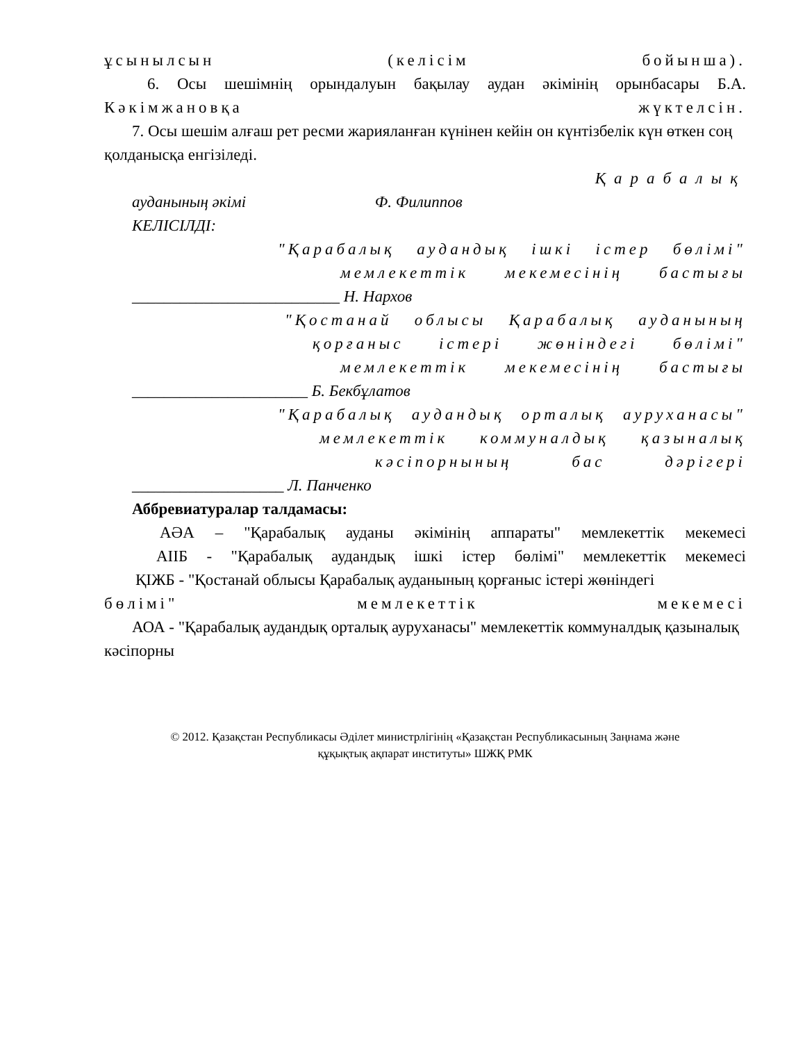ұсынылсын (келісім бойынша).
6. Осы шешімнің орындалуын бақылау аудан әкімінің орынбасары Б.А.
Кәкімжановқа жүктелсін.
7. Осы шешім алғаш рет ресми жарияланған күнінен кейін он күнтізбелік күн өткен соң қолданысқа енгізіледі.
Қарабалық
ауданының әкімі Ф. Филиппов
КЕЛІСІЛДІ:
"Қарабалық аудандық ішкі істер бөлімі"
мемлекеттік мекемесінің бастығы
__________________________ Н. Нархов
"Қостанай облысы Қарабалық ауданының
қорғаныс істері жөніндегі бөлімі"
мемлекеттік мекемесінің бастығы
______________________ Б. Бекбұлатов
"Қарабалық аудандық орталық ауруханасы"
мемлекеттік коммуналдық қазыналық
кәсіпорнының бас дәрігері
___________________ Л. Панченко
Аббревиатуралар талдамасы:
АӘА – "Қарабалық ауданы әкімінің аппараты" мемлекеттік мекемесі
АІІБ - "Қарабалық аудандық ішкі істер бөлімі" мемлекеттік мекемесі
ҚІЖБ - "Қостанай облысы Қарабалық ауданының қорғаныс істері жөніндегі
бөлімі" мемлекеттік мекемесі
АОА - "Қарабалық аудандық орталық ауруханасы" мемлекеттік коммуналдық қазыналық кәсіпорны
© 2012. Қазақстан Республикасы Әділет министрлігінің «Қазақстан Республикасының Заңнама және
құқықтық ақпарат институты» ШЖҚ РМК